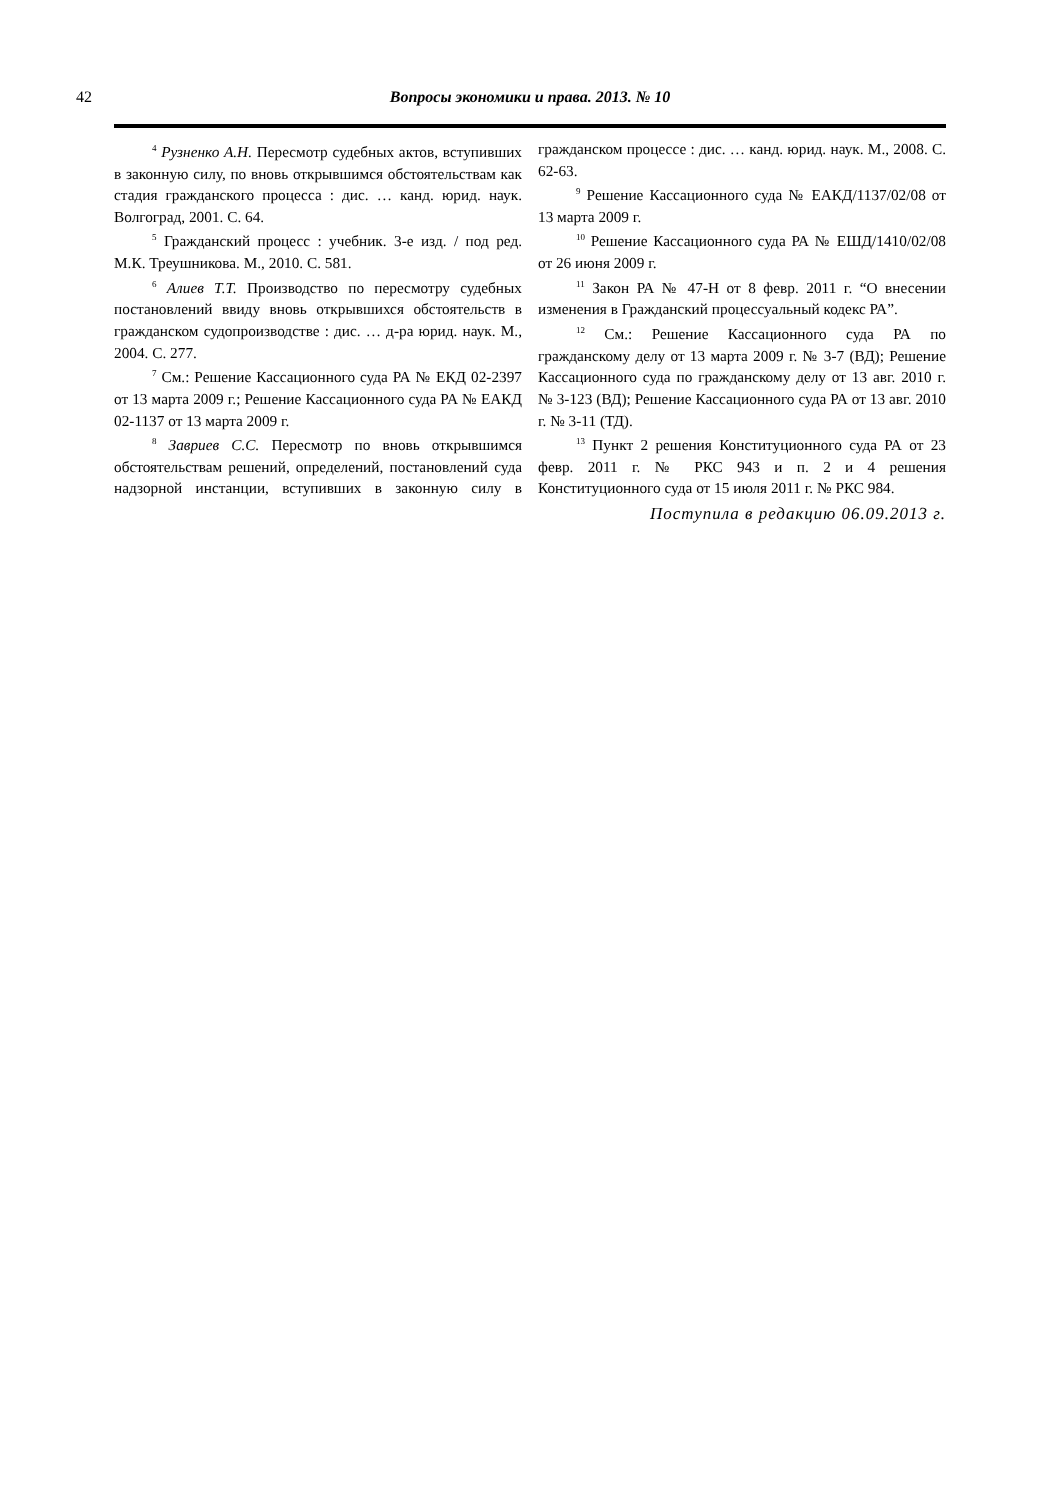42 Вопросы экономики и права. 2013. № 10
<sup>4</sup> Рузненко А.Н. Пересмотр судебных актов, вступивших в законную силу, по вновь открывшимся обстоятельствам как стадия гражданского процесса : дис. … канд. юрид. наук. Волгоград, 2001. С. 64.
<sup>5</sup> Гражданский процесс : учебник. 3-е изд. / под ред. М.К. Треушникова. М., 2010. С. 581.
<sup>6</sup> Алиев Т.Т. Производство по пересмотру судебных постановлений ввиду вновь открывшихся обстоятельств в гражданском судопроизводстве : дис. … д-ра юрид. наук. М., 2004. С. 277.
<sup>7</sup> См.: Решение Кассационного суда РА № ЕКД 02-2397 от 13 марта 2009 г.; Решение Кассационного суда РА № ЕАКД 02-1137 от 13 марта 2009 г.
<sup>8</sup> Завриев С.С. Пересмотр по вновь открывшимся обстоятельствам решений, определений, постановлений суда надзорной инстанции, вступивших в законную силу в гражданском процессе : дис. … канд. юрид. наук. М., 2008. С. 62-63.
<sup>9</sup> Решение Кассационного суда № ЕАКД/1137/02/08 от 13 марта 2009 г.
<sup>10</sup> Решение Кассационного суда РА № ЕШД/1410/02/08 от 26 июня 2009 г.
<sup>11</sup> Закон РА № 47-Н от 8 февр. 2011 г. “О внесении изменения в Гражданский процессуальный кодекс РА”.
<sup>12</sup> См.: Решение Кассационного суда РА по гражданскому делу от 13 марта 2009 г. № 3-7 (ВД); Решение Кассационного суда по гражданскому делу от 13 авг. 2010 г. № 3-123 (ВД); Решение Кассационного суда РА от 13 авг. 2010 г. № 3-11 (ТД).
<sup>13</sup> Пункт 2 решения Конституционного суда РА от 23 февр. 2011 г. № РКС 943 и п. 2 и 4 решения Конституционного суда от 15 июля 2011 г. № РКС 984.
Поступила в редакцию 06.09.2013 г.